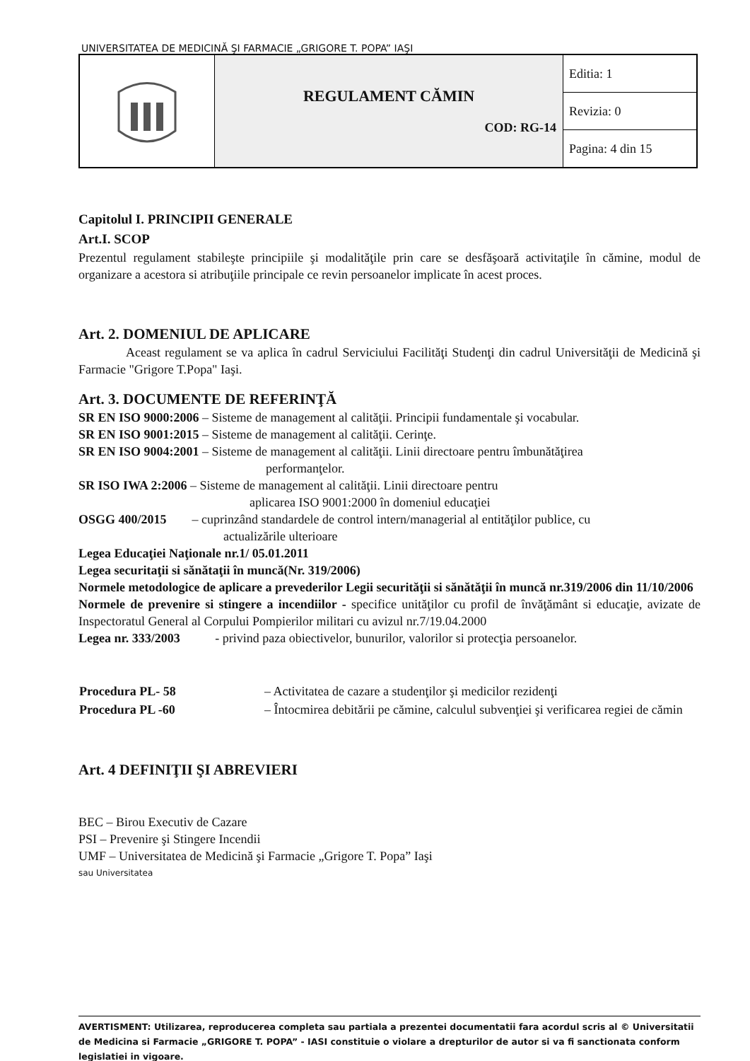UNIVERSITATEA DE MEDICINĂ ŞI FARMACIE „GRIGORE T. POPA” IAŞI
| | REGULAMENT CĂMIN COD: RG-14 | Editia: 1 |
| | | Revizia: 0 |
| | | Pagina: 4 din 15 |
Capitolul I. PRINCIPII GENERALE
Art.I. SCOP
Prezentul regulament stabileşte principiile şi modalităţile prin care se desfăşoară activitaţile în cămine, modul de organizare a acestora si atribuţiile principale ce revin persoanelor implicate în acest proces.
Art. 2. DOMENIUL DE APLICARE
Aceast regulament se va aplica în cadrul Serviciului Facilităţi Studenţi din cadrul Universităţii de Medicină şi Farmacie "Grigore T.Popa" Iaşi.
Art. 3. DOCUMENTE DE REFERINŢĂ
SR EN ISO 9000:2006 – Sisteme de management al calităţii. Principii fundamentale şi vocabular.
SR EN ISO 9001:2015 – Sisteme de management al calităţii. Cerinţe.
SR EN ISO 9004:2001 – Sisteme de management al calităţii. Linii directoare pentru îmbunătăţirea
performanţelor.
SR ISO IWA 2:2006 – Sisteme de management al calităţii. Linii directoare pentru
aplicarea ISO 9001:2000 în domeniul educaţiei
OSGG 400/2015 – cuprinzând standardele de control intern/managerial al entităţilor publice, cu
actualizările ulterioare
Legea Educaţiei Naţionale nr.1/ 05.01.2011
Legea securitaţii si sănătaţii în muncă(Nr. 319/2006)
Normele metodologice de aplicare a prevederilor Legii securităţii si sănătăţii în muncă nr.319/2006 din 11/10/2006
Normele de prevenire si stingere a incendiilor - specifice unităţilor cu profil de învăţământ si educaţie, avizate de Inspectoratul General al Corpului Pompierilor militari cu avizul nr.7/19.04.2000
Legea nr. 333/2003 - privind paza obiectivelor, bunurilor, valorilor si protecţia persoanelor.
| Procedura PL- 58 | – Activitatea de cazare a studenţilor şi medicilor rezidenţi |
| Procedura PL -60 | – Întocmirea debitării pe cămine, calculul subvenţiei şi verificarea regiei de cămin |
Art. 4 DEFINIŢII ŞI ABREVIERI
BEC – Birou Executiv de Cazare
PSI – Prevenire şi Stingere Incendii
UMF – Universitatea de Medicină şi Farmacie „Grigore T. Popa” Iaşi
sau Universitatea
AVERTISMENT: Utilizarea, reproducerea completa sau partiala a prezentei documentatii fara acordul scris al © Universitatii de Medicina si Farmacie „GRIGORE T. POPA” - IASI constituie o violare a drepturilor de autor si va fi sanctionata conform legislatiei in vigoare.